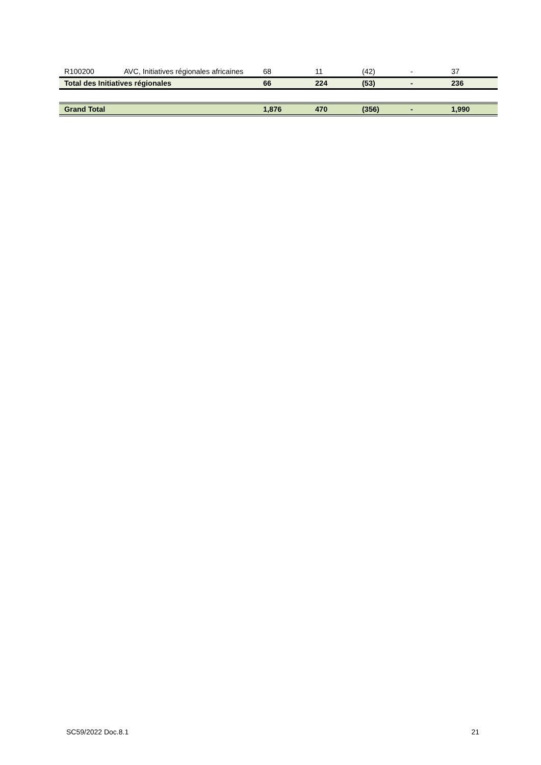| R100200 | AVC, Initiatives régionales africaines | 68 | 11 | (42) | - | 37 |
| Total des Initiatives régionales | | 66 | 224 | (53) | - | 236 |
| Grand Total | | 1,876 | 470 | (356) | - | 1,990 |
SC59/2022 Doc.8.1 21